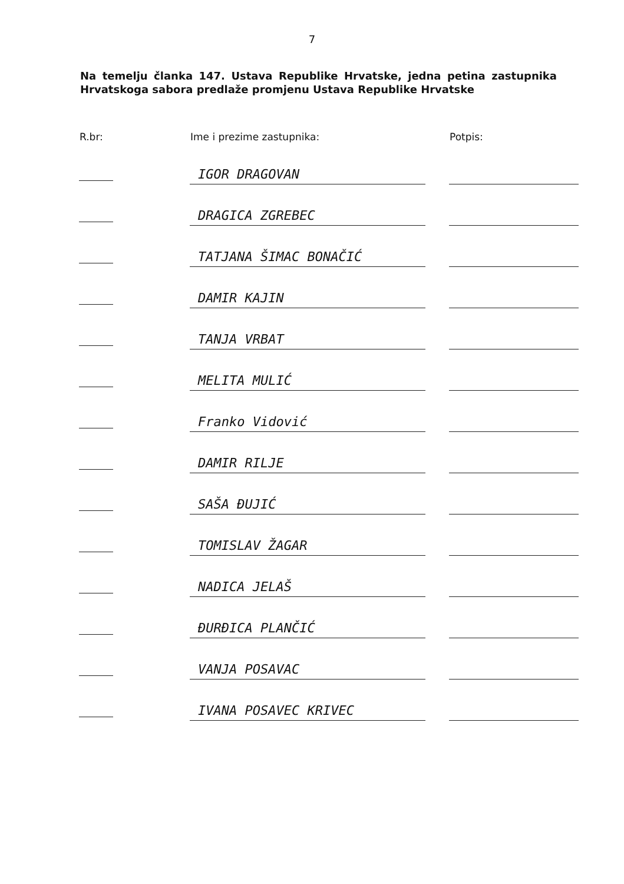7
Na temelju članka 147. Ustava Republike Hrvatske, jedna petina zastupnika Hrvatskoga sabora predlaže promjenu Ustava Republike Hrvatske
| R.br: | Ime i prezime zastupnika: | Potpis: |
| --- | --- | --- |
| | IGOR DRAGOVAN | |
| | DRAGICA ZGREBEC | |
| | TATJANA ŠIMAC BONAČIĆ | |
| | DAMIR KAJIN | |
| | TANJA VRBAT | |
| | MELITA MULIĆ | |
| | Franko Vidović | |
| | DAMIR RILJE | |
| | SAŠA ĐUJIĆ | |
| | TOMISLAV ŽAGAR | |
| | NADICA JELAŠ | |
| | ĐURĐICA PLANČIĆ | |
| | VANJA POSAVAC | |
| | IVANA POSAVEC KRIVEC | |